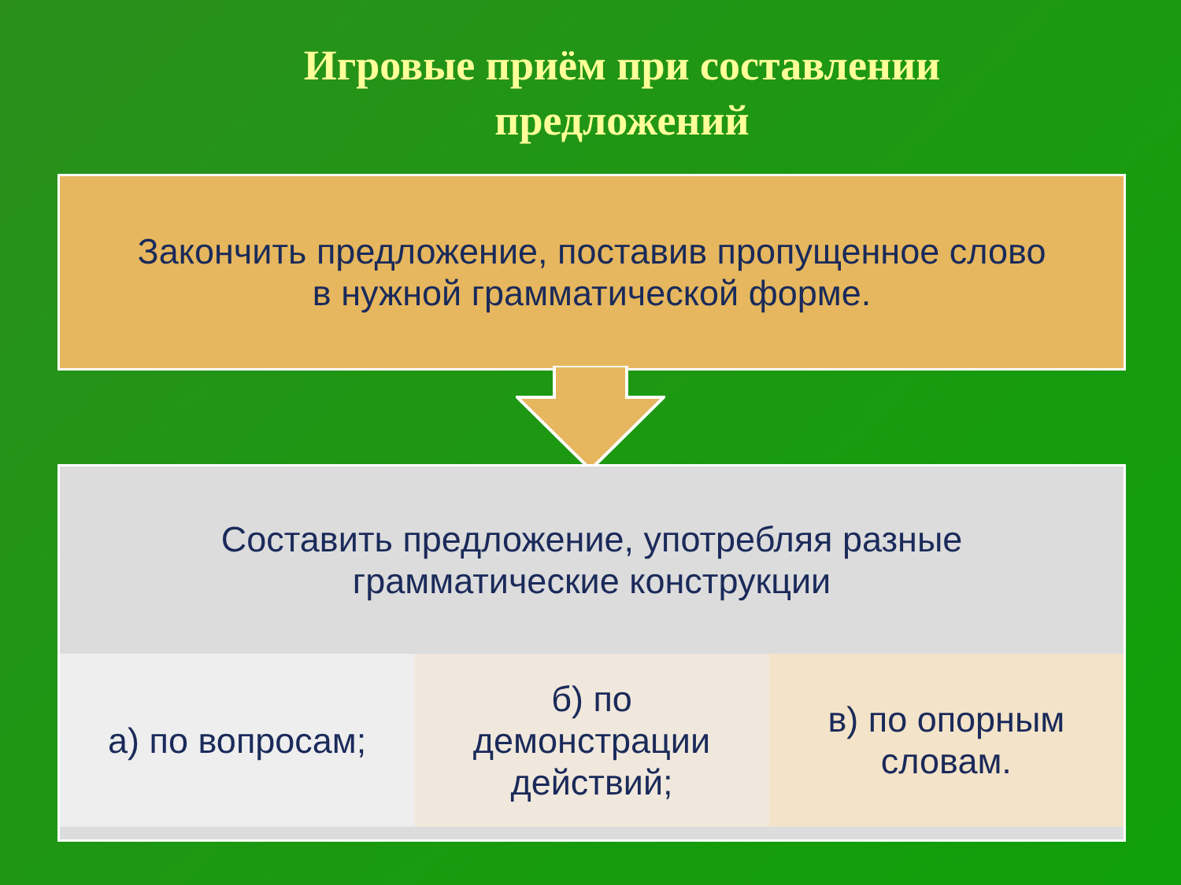Игровые приём при составлении
предложений
Закончить предложение, поставив пропущенное слово
в нужной грамматической форме.
Составить предложение, употребляя разные
грамматические конструкции
а) по вопросам; б) по
демонстрации
действий;
в) по опорным
словам.